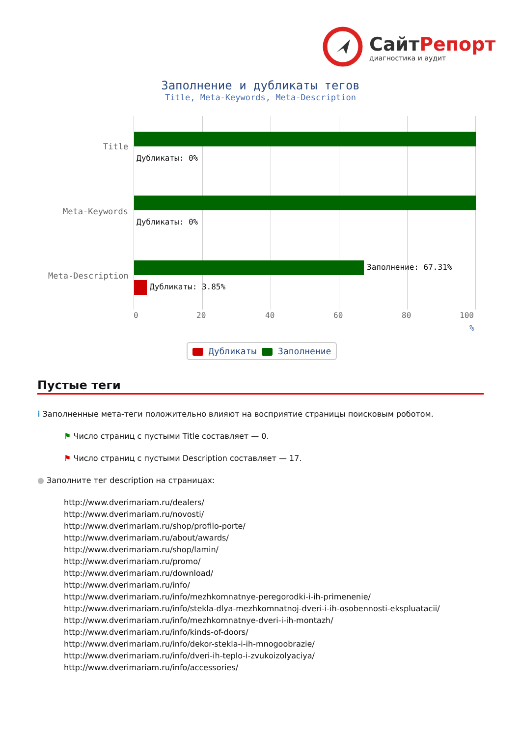СайтРепорт
диагностика и аудит
Заполнение и дубликаты тегов
Title, Meta-Keywords, Meta-Description
Дубликаты: 0%
Дубликаты: 0%
Заполнение: 67.31%
Дубликаты: 3.85%
Title
Meta-Keywords
Meta-Description
0 20 40 60 80 100
%
Дубликаты Заполнение
Пустые теги
i Заполненные мета-теги положительно влияют на восприятие страницы поисковым роботом.
⚑ Число страниц с пустыми Title составляет — 0.
⚑ Число страниц с пустыми Description составляет — 17.
● Заполните тег description на страницах:
http://www.dverimariam.ru/dealers/
http://www.dverimariam.ru/novosti/
http://www.dverimariam.ru/shop/profilo-porte/
http://www.dverimariam.ru/about/awards/
http://www.dverimariam.ru/shop/lamin/
http://www.dverimariam.ru/promo/
http://www.dverimariam.ru/download/
http://www.dverimariam.ru/info/
http://www.dverimariam.ru/info/mezhkomnatnye-peregorodki-i-ih-primenenie/
http://www.dverimariam.ru/info/stekla-dlya-mezhkomnatnoj-dveri-i-ih-osobennosti-ekspluatacii/
http://www.dverimariam.ru/info/mezhkomnatnye-dveri-i-ih-montazh/
http://www.dverimariam.ru/info/kinds-of-doors/
http://www.dverimariam.ru/info/dekor-stekla-i-ih-mnogoobrazie/
http://www.dverimariam.ru/info/dveri-ih-teplo-i-zvukoizolyaciya/
http://www.dverimariam.ru/info/accessories/